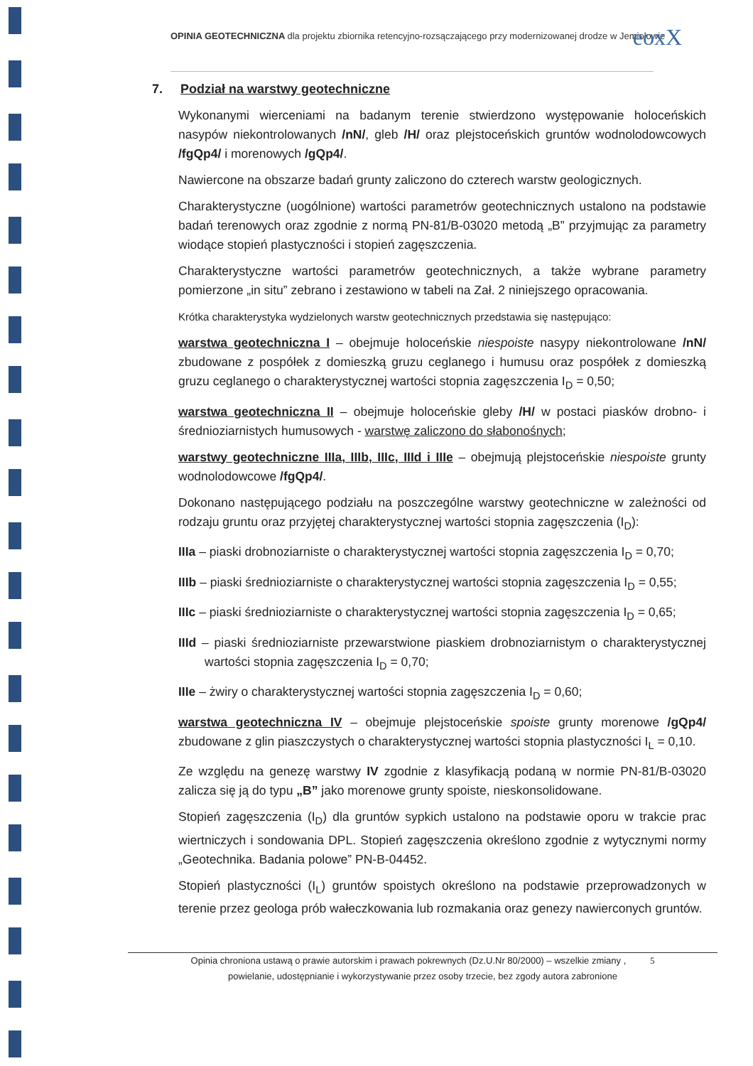OPINIA GEOTECHNICZNA dla projektu zbiornika retencyjno-rozsączającego przy modernizowanej drodze w Jemiołowie
eoxX
7. Podział na warstwy geotechniczne
Wykonanymi wierceniami na badanym terenie stwierdzono występowanie holoceńskich nasypów niekontrolowanych /nN/, gleb /H/ oraz plejstoceńskich gruntów wodnolodowcowych /fgQp4/ i morenowych /gQp4/.
Nawiercone na obszarze badań grunty zaliczono do czterech warstw geologicznych.
Charakterystyczne (uogólnione) wartości parametrów geotechnicznych ustalono na podstawie badań terenowych oraz zgodnie z normą PN-81/B-03020 metodą „B” przyjmując za parametry wiodące stopień plastyczności i stopień zagęszczenia.
Charakterystyczne wartości parametrów geotechnicznych, a także wybrane parametry pomierzone „in situ” zebrano i zestawiono w tabeli na Zał. 2 niniejszego opracowania.
Krótka charakterystyka wydzielonych warstw geotechnicznych przedstawia się następująco:
warstwa geotechniczna I – obejmuje holoceńskie niespoiste nasypy niekontrolowane /nN/ zbudowane z pospółek z domieszką gruzu ceglanego i humusu oraz pospółek z domieszką gruzu ceglanego o charakterystycznej wartości stopnia zagęszczenia I<sub>D</sub> = 0,50;
warstwa geotechniczna II – obejmuje holoceńskie gleby /H/ w postaci piasków drobno- i średnioziarnistych humusowych - warstwę zaliczono do słabonośnych;
warstwy geotechniczne IIIa, IIIb, IIIc, IIId i IIIe – obejmują plejstoceńskie niespoiste grunty wodnolodowcowe /fgQp4/.
Dokonano następującego podziału na poszczególne warstwy geotechniczne w zależności od rodzaju gruntu oraz przyjętej charakterystycznej wartości stopnia zagęszczenia (I<sub>D</sub>):
IIIa – piaski drobnoziarniste o charakterystycznej wartości stopnia zagęszczenia I<sub>D</sub> = 0,70;
IIIb – piaski średnioziarniste o charakterystycznej wartości stopnia zagęszczenia I<sub>D</sub> = 0,55;
IIIc – piaski średnioziarniste o charakterystycznej wartości stopnia zagęszczenia I<sub>D</sub> = 0,65;
IIId – piaski średnioziarniste przewarstwione piaskiem drobnoziarnistym o charakterystycznej wartości stopnia zagęszczenia I<sub>D</sub> = 0,70;
IIIe – żwiry o charakterystycznej wartości stopnia zagęszczenia I<sub>D</sub> = 0,60;
warstwa geotechniczna IV – obejmuje plejstoceńskie spoiste grunty morenowe /gQp4/ zbudowane z glin piaszczystych o charakterystycznej wartości stopnia plastyczności I<sub>L</sub> = 0,10.
Ze względu na genezę warstwy IV zgodnie z klasyfikacją podaną w normie PN-81/B-03020 zalicza się ją do typu „B” jako morenowe grunty spoiste, nieskonsolidowane.
Stopień zagęszczenia (I<sub>D</sub>) dla gruntów sypkich ustalono na podstawie oporu w trakcie prac wiertniczych i sondowania DPL. Stopień zagęszczenia określono zgodnie z wytycznymi normy „Geotechnika. Badania polowe” PN-B-04452.
Stopień plastyczności (I<sub>L</sub>) gruntów spoistych określono na podstawie przeprowadzonych w terenie przez geologa prób wałeczkowania lub rozmakania oraz genezy nawierconych gruntów.
Opinia chroniona ustawą o prawie autorskim i prawach pokrewnych (Dz.U.Nr 80/2000) – wszelkie zmiany , 5
powielanie, udostępnianie i wykorzystywanie przez osoby trzecie, bez zgody autora zabronione